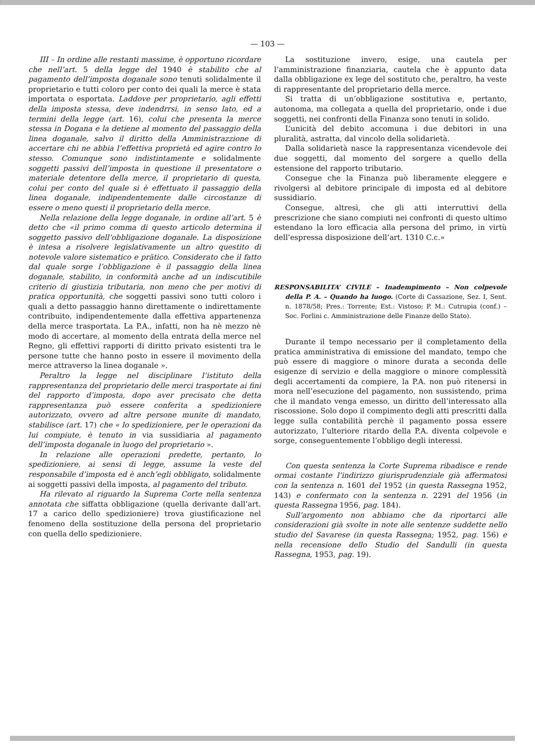— 103 —
III – In ordine alle restanti massime, è opportuno ricordare che nell’art. 5 della legge del 1940 è stabilito che al pagamento dell’imposta doganale sono tenuti solidalmente il proprietario e tutti coloro per conto dei quali la merce è stata importata o esportata. Laddove per proprietario, agli effetti della imposta stessa, deve indendrrsi, in senso lato, ed a termini della legge (art. 16), colui che presenta la merce stessa in Dogana e la detiene al momento del passaggio della linea doganale, salvo il diritto della Amministrazzione di accertare chi ne abbia l’effettiva proprietà ed agire contro lo stesso. Comunque sono indistintamente e solidalmente soggetti passivi dell’imposta in questione il presentatore o materiale detentore della merce, il proprietario di questa, colui per conto del quale si è effettuato il passaggio della linea doganale, indipendentemente dalle circostanze di essere o meno questi il proprietario della merce.
Nella relazione della legge doganale, in ordine all’art. 5 è detto che «il primo comma di questo articolo determina il soggetto passivo dell’obbligazione doganale. La disposizione è intesa a risolvere legislativamente un altro questito di notevole valore sistematico e prätico. Considerato che il fatto dal quale sorge l’obbligazione è il passaggio della linea doganale, stabilito, in conformità anche ad un indiscutibile criterio di giustizia tributaria, non meno che per motivi di pratica opportunità, che soggetti passivi sono tutti coloro i quali a detto passaggio hanno direttamente o indirettamente contribuito, indipendentemente dalla effettiva appartenenza della merce trasportata. La P.A., infatti, non ha nè mezzo nè modo di accertare, al momento della entrata della merce nel Regno, gli effettivi rapporti di diritto privato esistenti tra le persone tutte che hanno posto in essere il movimento della merce attraverso la linea doganale ».
Peraltro la legge nel disciplinare l’istituto della rappresentanza del proprietario delle merci trasportate ai fini del rapporto d’imposta, dopo aver precisato che detta rappresentanza può essere conferita a spedizioniere autorizzato, ovvero ad altre persone munite di mandato, stabilisce (art. 17) che « lo spedizioniere, per le operazioni da lui compiute, è tenuto in via sussidiaria al pagamento dell’imposta doganale in luogo del proprietario ».
In relazione alle operazioni predette, pertanto, lo spedizioniere, ai sensi di legge, assume la veste del responsabile d’imposta ed è anch’egli obbligato, solidalmente ai soggetti passivi della imposta, al pagamento del tributo.
Ha rilevato al riguardo la Suprema Corte nella sentenza annotata che siffatta obbligazione (quella derivante dall’art. 17 a carico dello spedizioniere) trova giustificazione nel fenomeno della sostituzione della persona del proprietario con quella dello spedizioniere.
La sostituzione invero, esige, una cautela per l’amministrazione finanziaria, cautela che è appunto data dalla obbligazione ex lege del sostituto che, peraltro, ha veste di rappresentante del proprietario della merce.
Si tratta di un’obbligazione sostitutiva e, pertanto, autonoma, ma collegata a quella del proprietario, onde i due soggetti, nei confronti della Finanza sono tenuti in solido.
L’unicità del debito accomuna i due debitori in una pluralità, astratta, dal vincolo della solidarietà.
Dalla solidarietà nasce la rappresentanza vicendevole dei due soggetti, dal momento del sorgere a quello della estensione del rapporto tributario.
Consegue che la Finanza può liberamente eleggere e rivolgersi al debitore principale di imposta ed al debitore sussidiario.
Consegue, altresì, che gli atti interruttivi della prescrizione che siano compiuti nei confronti di questo ultimo estendano la loro efficacia alla persona del primo, in virtù dell’espressa disposizione dell’art. 1310 C.c.»
RESPONSABILITA’ CIVILE – Inadempimento – Non colpevole della P. A. – Quando ha luogo. (Corte di Cassazione, Sez. I, Sent. n. 1878/58; Pres.: Torrente; Est.: Vistoso; P. M.: Cutrupia (conf.) – Soc. Forlini c. Amministrazione delle Finanze dello Stato).
Durante il tempo necessario per il completamento della pratica amministrativa di emissione del mandato, tempo che può essere di maggiore o minore durata a seconda delle esigenze di servizio e della maggiore o minore complessità degli accertamenti da compiere, la P.A. non può ritenersi in mora nell’esecuzione del pagamento, non sussistendo, prima che il mandato venga emesso, un diritto dell’interessato alla riscossione. Solo dopo il compimento degli atti prescritti dalla legge sulla contabilità perchè il pagamento possa essere autorizzato, l’ulteriore ritardo della P.A. diventa colpevole e sorge, conseguentemente l’obbligo degli interessi.
Con questa sentenza la Corte Suprema ribadisce e rende ormai costante l’indirizzo giurisprudenziale già affermatosi con la sentenza n. 1601 del 1952 (in questa Rassegna 1952, 143) e confermato con la sentenza n. 2291 del 1956 (in questa Rassegna 1956, pag. 184).
Sull’argomento non abbiamo che da riportarci alle considerazioni già svolte in note alle sentenze suddette nello studio del Savarese (in questa Rassegna; 1952, pag. 156) e nella recensione dello Studio del Sandulli (in questa Rassegna, 1953, pag. 19).